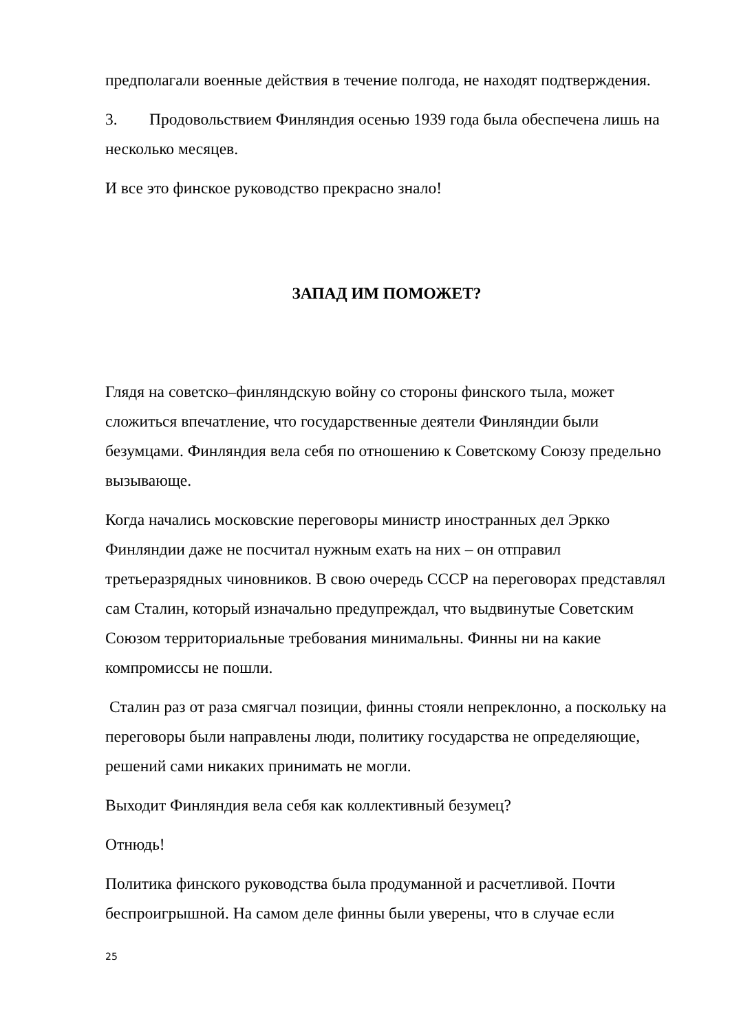предполагали военные действия в течение полгода, не находят подтверждения.
3. Продовольствием Финляндия осенью 1939 года была обеспечена лишь на несколько месяцев.
И все это финское руководство прекрасно знало!
ЗАПАД ИМ ПОМОЖЕТ?
Глядя на советско–финляндскую войну со стороны финского тыла, может сложиться впечатление, что государственные деятели Финляндии были безумцами. Финляндия вела себя по отношению к Советскому Союзу предельно вызывающе.
Когда начались московские переговоры министр иностранных дел Эркко Финляндии даже не посчитал нужным ехать на них – он отправил третьеразрядных чиновников. В свою очередь СССР на переговорах представлял сам Сталин, который изначально предупреждал, что выдвинутые Советским Союзом территориальные требования минимальны. Финны ни на какие компромиссы не пошли.
Сталин раз от раза смягчал позиции, финны стояли непреклонно, а поскольку на переговоры были направлены люди, политику государства не определяющие, решений сами никаких принимать не могли.
Выходит Финляндия вела себя как коллективный безумец?
Отнюдь!
Политика финского руководства была продуманной и расчетливой. Почти беспроигрышной. На самом деле финны были уверены, что в случае если
25